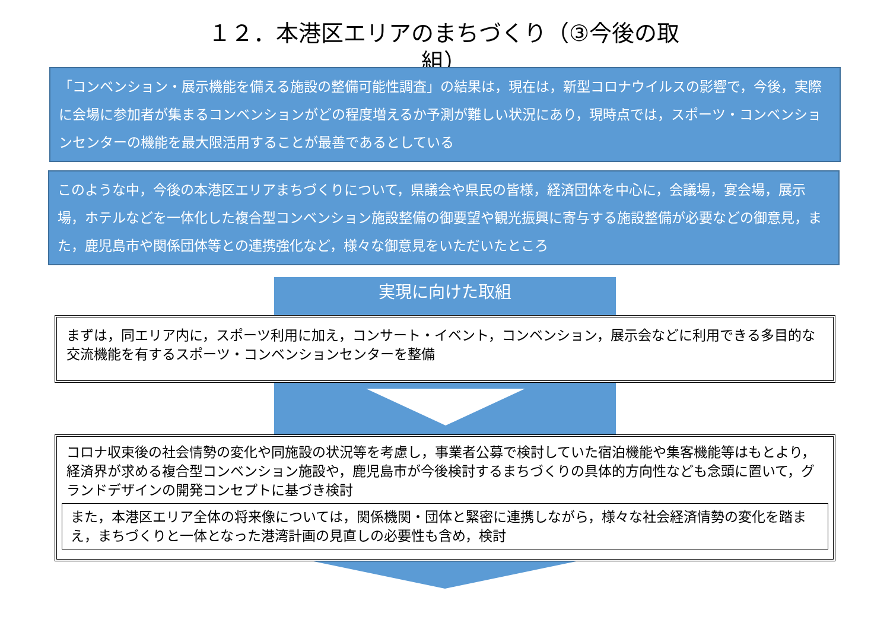１２．本港区エリアのまちづくり（③今後の取組）
「コンベンション・展示機能を備える施設の整備可能性調査」の結果は，現在は，新型コロナウイルスの影響で，今後，実際に会場に参加者が集まるコンベンションがどの程度増えるか予測が難しい状況にあり，現時点では，スポーツ・コンベンションセンターの機能を最大限活用することが最善であるとしている
このような中，今後の本港区エリアまちづくりについて，県議会や県民の皆様，経済団体を中心に，会議場，宴会場，展示場，ホテルなどを一体化した複合型コンベンション施設整備の御要望や観光振興に寄与する施設整備が必要などの御意見，また，鹿児島市や関係団体等との連携強化など，様々な御意見をいただいたところ
実現に向けた取組
まずは，同エリア内に，スポーツ利用に加え，コンサート・イベント，コンベンション，展示会などに利用できる多目的な交流機能を有するスポーツ・コンベンションセンターを整備
コロナ収束後の社会情勢の変化や同施設の状況等を考慮し，事業者公募で検討していた宿泊機能や集客機能等はもとより，経済界が求める複合型コンベンション施設や，鹿児島市が今後検討するまちづくりの具体的方向性なども念頭に置いて，グランドデザインの開発コンセプトに基づき検討
また，本港区エリア全体の将来像については，関係機関・団体と緊密に連携しながら，様々な社会経済情勢の変化を踏まえ，まちづくりと一体となった港湾計画の見直しの必要性も含め，検討